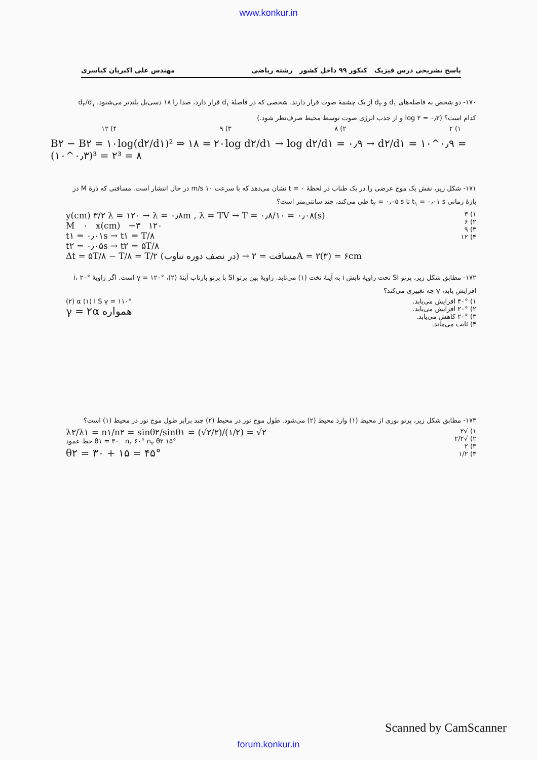www.konkur.in
پاسخ تشریحی درس فیزیک کنکور ۹۹ داخل کشور رشته ریاضی مهندس علی اکبریان کیاسری
۱۷۰- دو شخص به فاصله‌های d<sub>۱</sub> و d<sub>۲</sub> از یک چشمهٔ صوت قرار دارند. شخصی که در فاصلهٔ d<sub>۱</sub> قرار دارد، صدا را ۱۸ دسی‌بل بلندتر می‌شنود. d<sub>۲</sub>/d<sub>۱</sub> کدام است؟ (log ۲ = ۰٫۳ و از جذب انرژی صوت توسط محیط صرف‌نظر شود.)
۱) ۲ ۲) ۸ ۳) ۹ ۴) ۱۲
B۲ − B۲ = ۱۰log(d۲/d۱)² ⇒ ۱۸ = ۲۰log d۲/d۱ → log d۲/d۱ = ۰٫۹ → d۲/d۱ = ۱۰^۰٫۹ = (۱۰^۰٫۳)³ = ۲³ = ۸
۱۷۱- شکل زیر، نقش یک موج عرضی را در یک طناب در لحظهٔ t = ۰ نشان می‌دهد که با سرعت ۱۰ m/s در حال انتشار است. مسافتی که ذرهٔ M در بازهٔ زمانی t<sub>۱</sub> = ۰٫۰۱ s تا t<sub>۲</sub> = ۰٫۰۵ s طی می‌کند، چند سانتی‌متر است؟
y(cm) ۳/۲ λ = ۱۲۰ → λ = ۰٫۸m , λ = TV → T = ۰٫۸/۱۰ = ۰٫۰۸(s)
M ۰ x(cm) −۳ ۱۲۰
t۱ = ۰٫۰۱s → t۱ = T/۸
t۲ = ۰٫۰۵s → t۲ = ۵T/۸
Δt = ۵T/۸ − T/۸ = T/۲ (در نصف دوره تناوب) → مسافت = ۲A = ۲(۳) = ۶cm
۱) ۳
۲) ۶
۳) ۹
۴) ۱۲
۱۷۲- مطابق شکل زیر، پرتو SI تحت زاویهٔ تابش i به آینهٔ تخت (۱) می‌تابد. زاویهٔ بین پرتو SI با پرتو بازتاب آینهٔ (۲)، γ = ۱۲۰° است. اگر زاویهٔ i، ۲۰° افزایش یابد، γ چه تغییری می‌کند؟
(۲) α (۱) I S γ = ۱۱۰°
γ = ۲α همواره
۱) ۴۰° افزایش می‌یابد.
۲) ۲۰° افزایش می‌یابد.
۳) ۲۰° کاهش می‌یابد.
۴) ثابت می‌ماند.
۱۷۳- مطابق شکل زیر، پرتو نوری از محیط (۱) وارد محیط (۲) می‌شود. طول موج نور در محیط (۲) چند برابر طول موج نور در محیط (۱) است؟
λ۲/λ۱ = n۱/n۲ = sinθ۲/sinθ۱ = (√۲/۲)/(۱/۲) = √۲
خط عمود θ۱ = ۳۰ n<sub>۱</sub> ۶۰° n<sub>۲</sub> θ۲ ۱۵°
θ۲ = ۳۰ + ۱۵ = ۴۵°
۱) √۲
۲) √۲/۲
۳) ۲
۴) ۱/۲
forum.konkur.in
Scanned by CamScanner